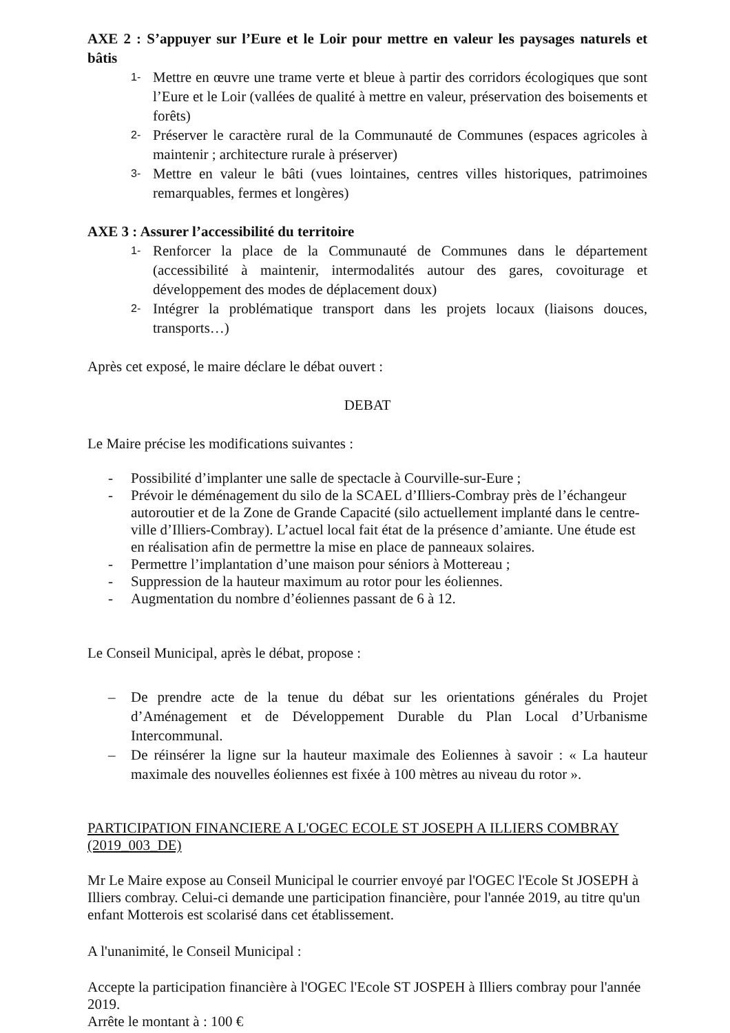AXE 2 : S’appuyer sur l’Eure et le Loir pour mettre en valeur les paysages naturels et bâtis
1-
Mettre en œuvre une trame verte et bleue à partir des corridors écologiques que sont l’Eure et le Loir (vallées de qualité à mettre en valeur, préservation des boisements et forêts)
2-
Préserver le caractère rural de la Communauté de Communes (espaces agricoles à maintenir ; architecture rurale à préserver)
3-
Mettre en valeur le bâti (vues lointaines, centres villes historiques, patrimoines remarquables, fermes et longères)
AXE 3 : Assurer l’accessibilité du territoire
1-
Renforcer la place de la Communauté de Communes dans le département (accessibilité à maintenir, intermodalités autour des gares, covoiturage et développement des modes de déplacement doux)
2-
Intégrer la problématique transport dans les projets locaux (liaisons douces, transports…)
Après cet exposé, le maire déclare le débat ouvert :
DEBAT
Le Maire précise les modifications suivantes :
- Possibilité d’implanter une salle de spectacle à Courville-sur-Eure ;
- Prévoir le déménagement du silo de la SCAEL d’Illiers-Combray près de l’échangeur autoroutier et de la Zone de Grande Capacité (silo actuellement implanté dans le centre-ville d’Illiers-Combray). L’actuel local fait état de la présence d’amiante. Une étude est en réalisation afin de permettre la mise en place de panneaux solaires.
- Permettre l’implantation d’une maison pour séniors à Mottereau ;
- Suppression de la hauteur maximum au rotor pour les éoliennes.
- Augmentation du nombre d’éoliennes passant de 6 à 12.
Le Conseil Municipal, après le débat, propose :
– De prendre acte de la tenue du débat sur les orientations générales du Projet d’Aménagement et de Développement Durable du Plan Local d’Urbanisme Intercommunal.
– De réinsérer la ligne sur la hauteur maximale des Eoliennes à savoir : « La hauteur maximale des nouvelles éoliennes est fixée à 100 mètres au niveau du rotor ».
PARTICIPATION FINANCIERE A L'OGEC ECOLE ST JOSEPH A ILLIERS COMBRAY (2019_003_DE)
Mr Le Maire expose au Conseil Municipal le courrier envoyé par l'OGEC l'Ecole St JOSEPH à Illiers combray. Celui-ci demande une participation financière, pour l'année 2019, au titre qu'un enfant Motterois est scolarisé dans cet établissement.
A l'unanimité, le Conseil Municipal :
Accepte la participation financière à l'OGEC l'Ecole ST JOSPEH à Illiers combray pour l'année 2019.
Arrête le montant à : 100 €